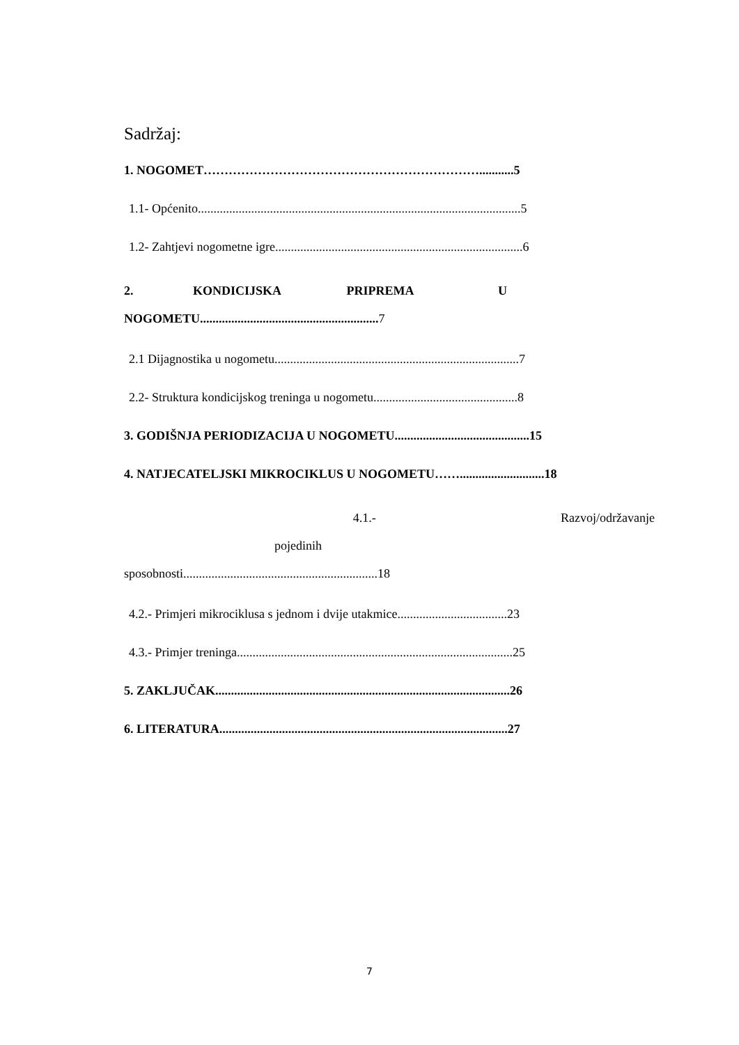Sadržaj:
1. NOGOMET…………………………………………………………...........5
1.1- Općenito.......................................................................................................5
1.2- Zahtjevi nogometne igre...............................................................................6
2. KONDICIJSKA PRIPREMA U
NOGOMETU.........................................................7
2.1 Dijagnostika u nogometu..............................................................................7
2.2- Struktura kondicijskog treninga u nogometu..............................................8
3. GODIŠNJA PERIODIZACIJA U NOGOMETU...........................................15
4. NATJECATELJSKI MIKROCIKLUS U NOGOMETU……...........................18
4.1.- Razvoj/održavanje pojedinih
sposobnosti..............................................................18
4.2.- Primjeri mikrociklusa s jednom i dvije utakmice...................................23
4.3.- Primjer treninga........................................................................................25
5. ZAKLJUČAK..............................................................................................26
6. LITERATURA............................................................................................27
7